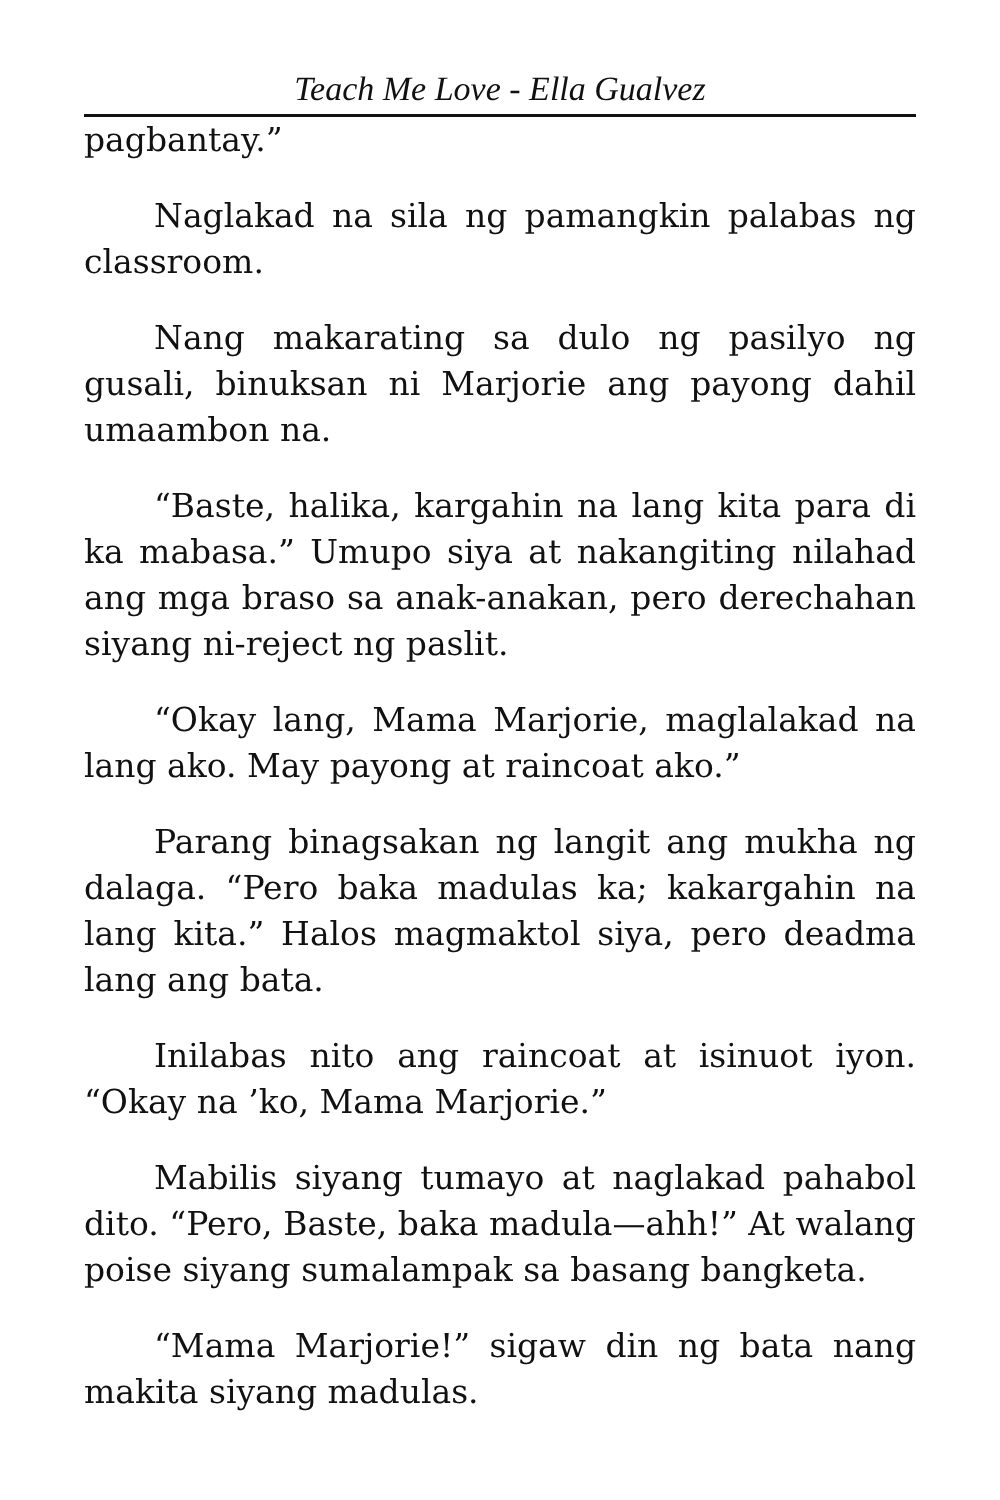Teach Me Love - Ella Gualvez
pagbantay.”
Naglakad na sila ng pamangkin palabas ng classroom.
Nang makarating sa dulo ng pasilyo ng gusali, binuksan ni Marjorie ang payong dahil umaambon na.
“Baste, halika, kargahin na lang kita para di ka mabasa.” Umupo siya at nakangiting nilahad ang mga braso sa anak-anakan, pero derechahan siyang ni-reject ng paslit.
“Okay lang, Mama Marjorie, maglalakad na lang ako. May payong at raincoat ako.”
Parang binagsakan ng langit ang mukha ng dalaga. “Pero baka madulas ka; kakargahin na lang kita.” Halos magmaktol siya, pero deadma lang ang bata.
Inilabas nito ang raincoat at isinuot iyon. “Okay na ’ko, Mama Marjorie.”
Mabilis siyang tumayo at naglakad pahabol dito. “Pero, Baste, baka madula—ahh!” At walang poise siyang sumalampak sa basang bangketa.
“Mama Marjorie!” sigaw din ng bata nang makita siyang madulas.